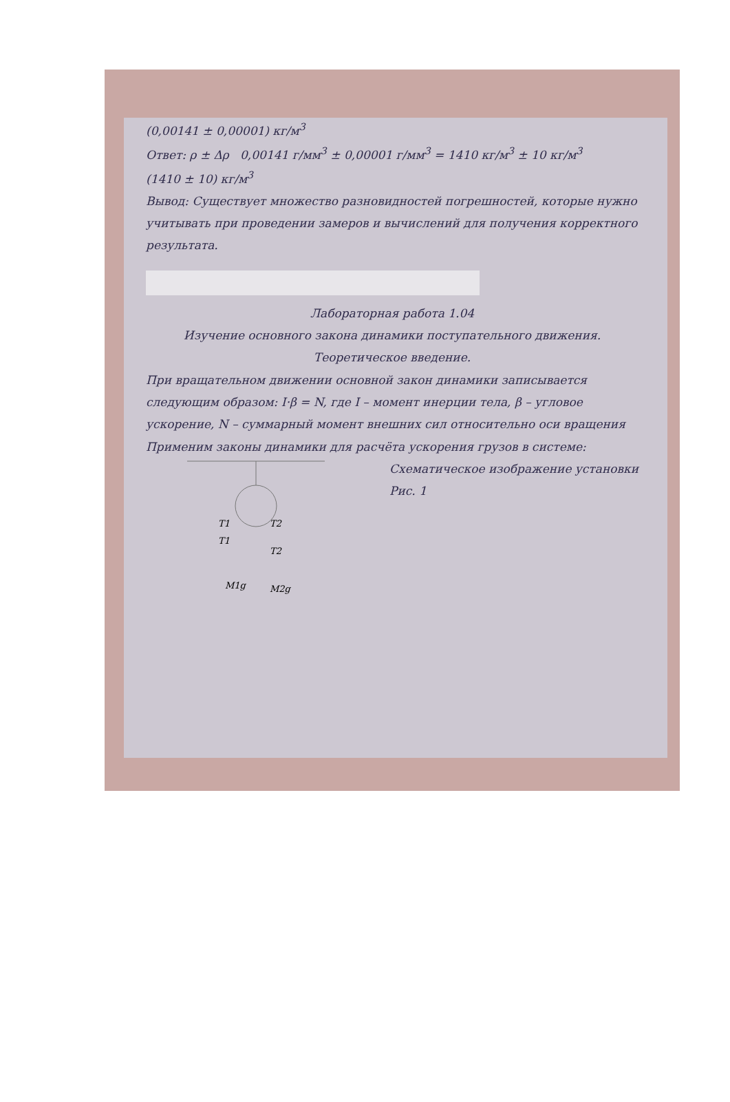(0,00141 ± 0,00001) кг/м<sup>3</sup>
Ответ: ρ ± Δρ 0,00141 г/мм<sup>3</sup> ± 0,00001 г/мм<sup>3</sup> = 1410 кг/м<sup>3</sup> ± 10 кг/м<sup>3</sup>
(1410 ± 10) кг/м<sup>3</sup>
Вывод: Существует множество разновидностей погрешностей, которые нужно учитывать при проведении замеров и вычислений для получения корректного результата.
Лабораторная работа 1.04
Изучение основного закона динамики поступательного движения.
Теоретическое введение.
При вращательном движении основной закон динамики записывается следующим образом: I·β = N, где I – момент инерции тела, β – угловое ускорение, N – суммарный момент внешних сил относительно оси вращения
Применим законы динамики для расчёта ускорения грузов в системе:
T1
T2
T1
T2
M1g
M2g
Схематическое изображение установки
Рис. 1